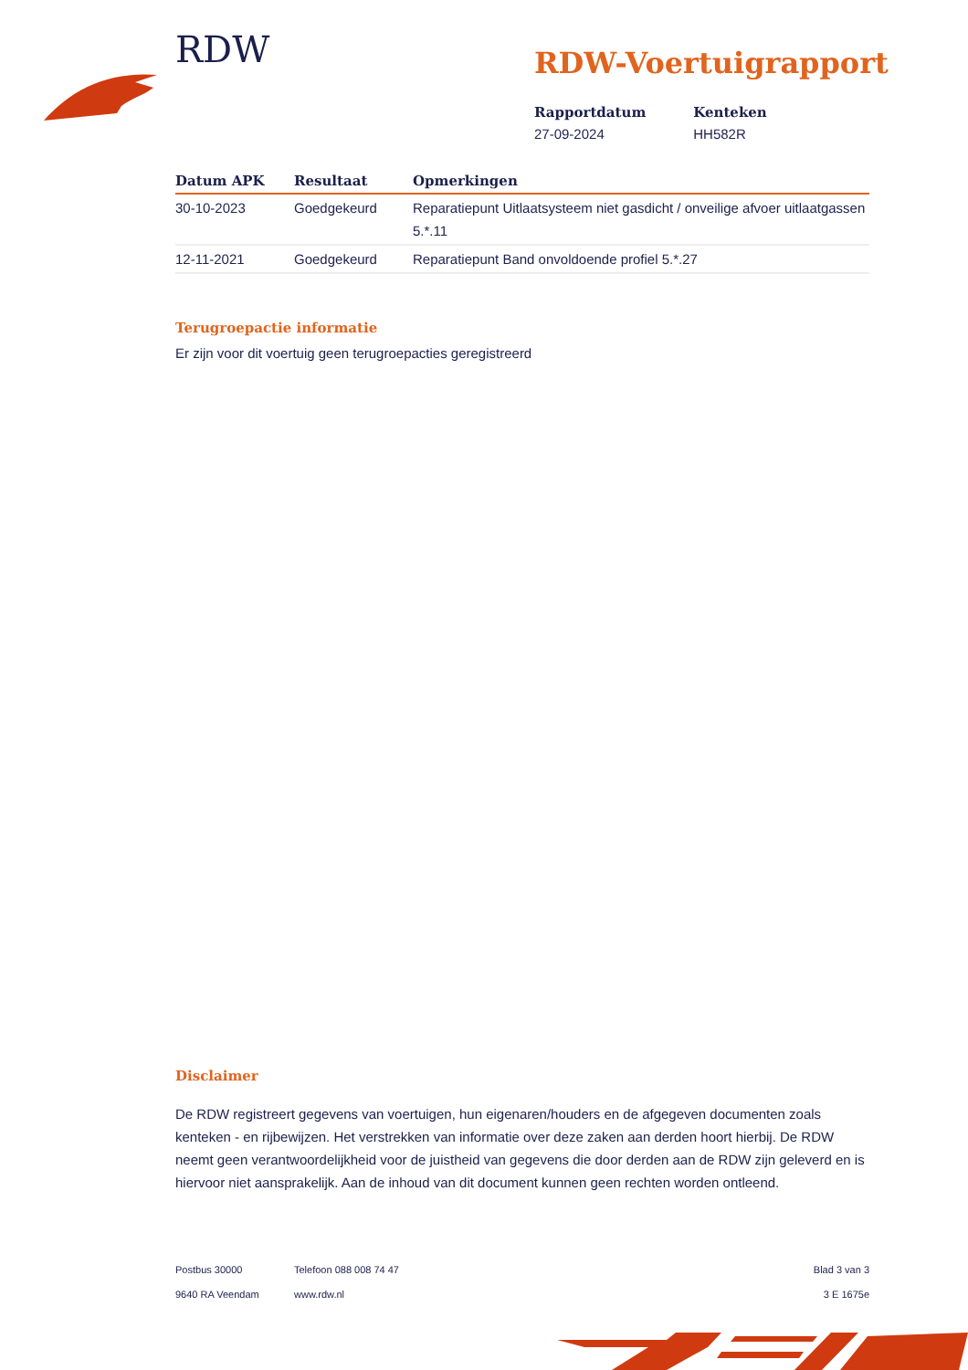RDW
RDW-Voertuigrapport
Rapportdatum
27-09-2024
Kenteken
HH582R
| Datum APK | Resultaat | Opmerkingen |
| --- | --- | --- |
| 30-10-2023 | Goedgekeurd | Reparatiepunt Uitlaatsysteem niet gasdicht / onveilige afvoer uitlaatgassen 5.*.11 |
| 12-11-2021 | Goedgekeurd | Reparatiepunt Band onvoldoende profiel 5.*.27 |
Terugroepactie informatie
Er zijn voor dit voertuig geen terugroepacties geregistreerd
Disclaimer
De RDW registreert gegevens van voertuigen, hun eigenaren/houders en de afgegeven documenten zoals kenteken - en rijbewijzen. Het verstrekken van informatie over deze zaken aan derden hoort hierbij. De RDW neemt geen verantwoordelijkheid voor de juistheid van gegevens die door derden aan de RDW zijn geleverd en is hiervoor niet aansprakelijk. Aan de inhoud van dit document kunnen geen rechten worden ontleend.
Postbus 30000
9640 RA Veendam
Telefoon 088 008 74 47
www.rdw.nl
Blad 3 van 3
3 E 1675e